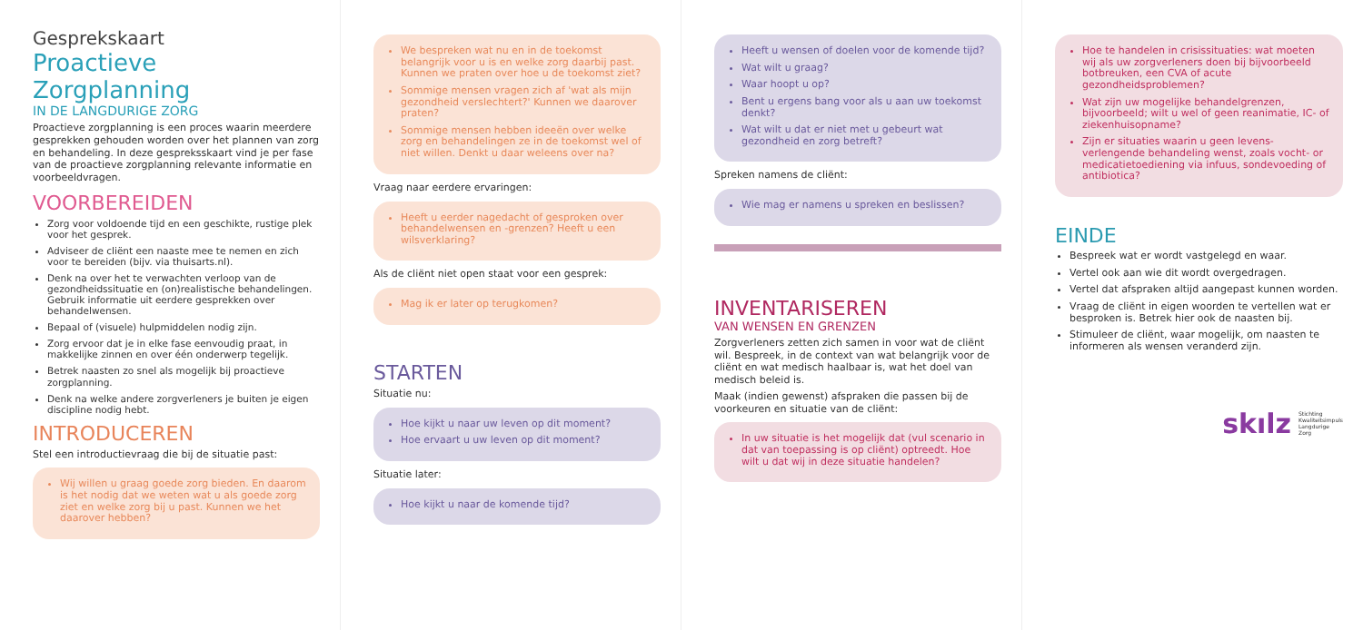Gesprekskaart
Proactieve Zorgplanning
IN DE LANGDURIGE ZORG
Proactieve zorgplanning is een proces waarin meerdere gesprekken gehouden worden over het plannen van zorg en behandeling. In deze gespreksskaart vind je per fase van de proactieve zorgplanning relevante informatie en voorbeeldvragen.
VOORBEREIDEN
Zorg voor voldoende tijd en een geschikte, rustige plek voor het gesprek.
Adviseer de cliënt een naaste mee te nemen en zich voor te bereiden (bijv. via thuisarts.nl).
Denk na over het te verwachten verloop van de gezondheidssituatie en (on)realistische behandelingen. Gebruik informatie uit eerdere gesprekken over behandelwensen.
Bepaal of (visuele) hulpmiddelen nodig zijn.
Zorg ervoor dat je in elke fase eenvoudig praat, in makkelijke zinnen en over één onderwerp tegelijk.
Betrek naasten zo snel als mogelijk bij proactieve zorgplanning.
Denk na welke andere zorgverleners je buiten je eigen discipline nodig hebt.
INTRODUCEREN
Stel een introductievraag die bij de situatie past:
Wij willen u graag goede zorg bieden. En daarom is het nodig dat we weten wat u als goede zorg ziet en welke zorg bij u past. Kunnen we het daarover hebben?
We bespreken wat nu en in de toekomst belangrijk voor u is en welke zorg daarbij past. Kunnen we praten over hoe u de toekomst ziet?
Sommige mensen vragen zich af 'wat als mijn gezondheid verslechtert?' Kunnen we daarover praten?
Sommige mensen hebben ideeën over welke zorg en behandelingen ze in de toekomst wel of niet willen. Denkt u daar weleens over na?
Vraag naar eerdere ervaringen:
Heeft u eerder nagedacht of gesproken over behandelwensen en -grenzen? Heeft u een wilsverklaring?
Als de cliënt niet open staat voor een gesprek:
Mag ik er later op terugkomen?
STARTEN
Situatie nu:
Hoe kijkt u naar uw leven op dit moment?
Hoe ervaart u uw leven op dit moment?
Situatie later:
Hoe kijkt u naar de komende tijd?
Heeft u wensen of doelen voor de komende tijd?
Wat wilt u graag?
Waar hoopt u op?
Bent u ergens bang voor als u aan uw toekomst denkt?
Wat wilt u dat er niet met u gebeurt wat gezondheid en zorg betreft?
Spreken namens de cliënt:
Wie mag er namens u spreken en beslissen?
INVENTARISEREN
VAN WENSEN EN GRENZEN
Zorgverleners zetten zich samen in voor wat de cliënt wil. Bespreek, in de context van wat belangrijk voor de cliënt en wat medisch haalbaar is, wat het doel van medisch beleid is.
Maak (indien gewenst) afspraken die passen bij de voorkeuren en situatie van de cliënt:
In uw situatie is het mogelijk dat (vul scenario in dat van toepassing is op cliënt) optreedt. Hoe wilt u dat wij in deze situatie handelen?
Hoe te handelen in crisissituaties: wat moeten wij als uw zorgverleners doen bij bijvoorbeeld botbreuken, een CVA of acute gezondheidsproblemen?
Wat zijn uw mogelijke behandelgrenzen, bijvoorbeeld; wilt u wel of geen reanimatie, IC- of ziekenhuisopname?
Zijn er situaties waarin u geen levens-verlengende behandeling wenst, zoals vocht- or medicatietoediening via infuus, sondevoeding of antibiotica?
EINDE
Bespreek wat er wordt vastgelegd en waar.
Vertel ook aan wie dit wordt overgedragen.
Vertel dat afspraken altijd aangepast kunnen worden.
Vraag de cliënt in eigen woorden te vertellen wat er besproken is. Betrek hier ook de naasten bij.
Stimuleer de cliënt, waar mogelijk, om naasten te informeren als wensen veranderd zijn.
skılz Stichting
Kwaliteitsimpuls
Langdurige
Zorg